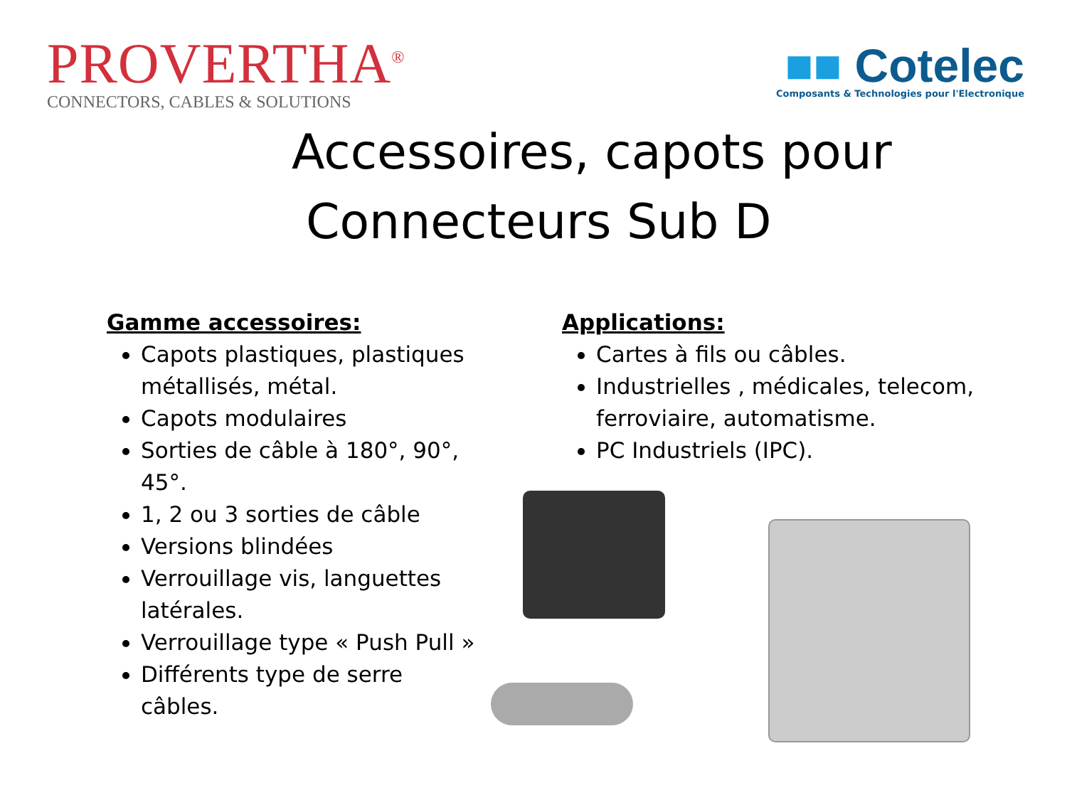PROVERTHA<sup>®</sup>
CONNECTORS, CABLES & SOLUTIONS
■■ Cotelec
Composants & Technologies pour l'Electronique
Accessoires, capots pour
Connecteurs Sub D
Gamme accessoires:
Capots plastiques, plastiques métallisés, métal.
Capots modulaires
Sorties de câble à 180°, 90°, 45°.
1, 2 ou 3 sorties de câble
Versions blindées
Verrouillage vis, languettes latérales.
Verrouillage type « Push Pull »
Différents type de serre câbles.
Applications:
Cartes à fils ou câbles.
Industrielles , médicales, telecom, ferroviaire, automatisme.
PC Industriels (IPC).